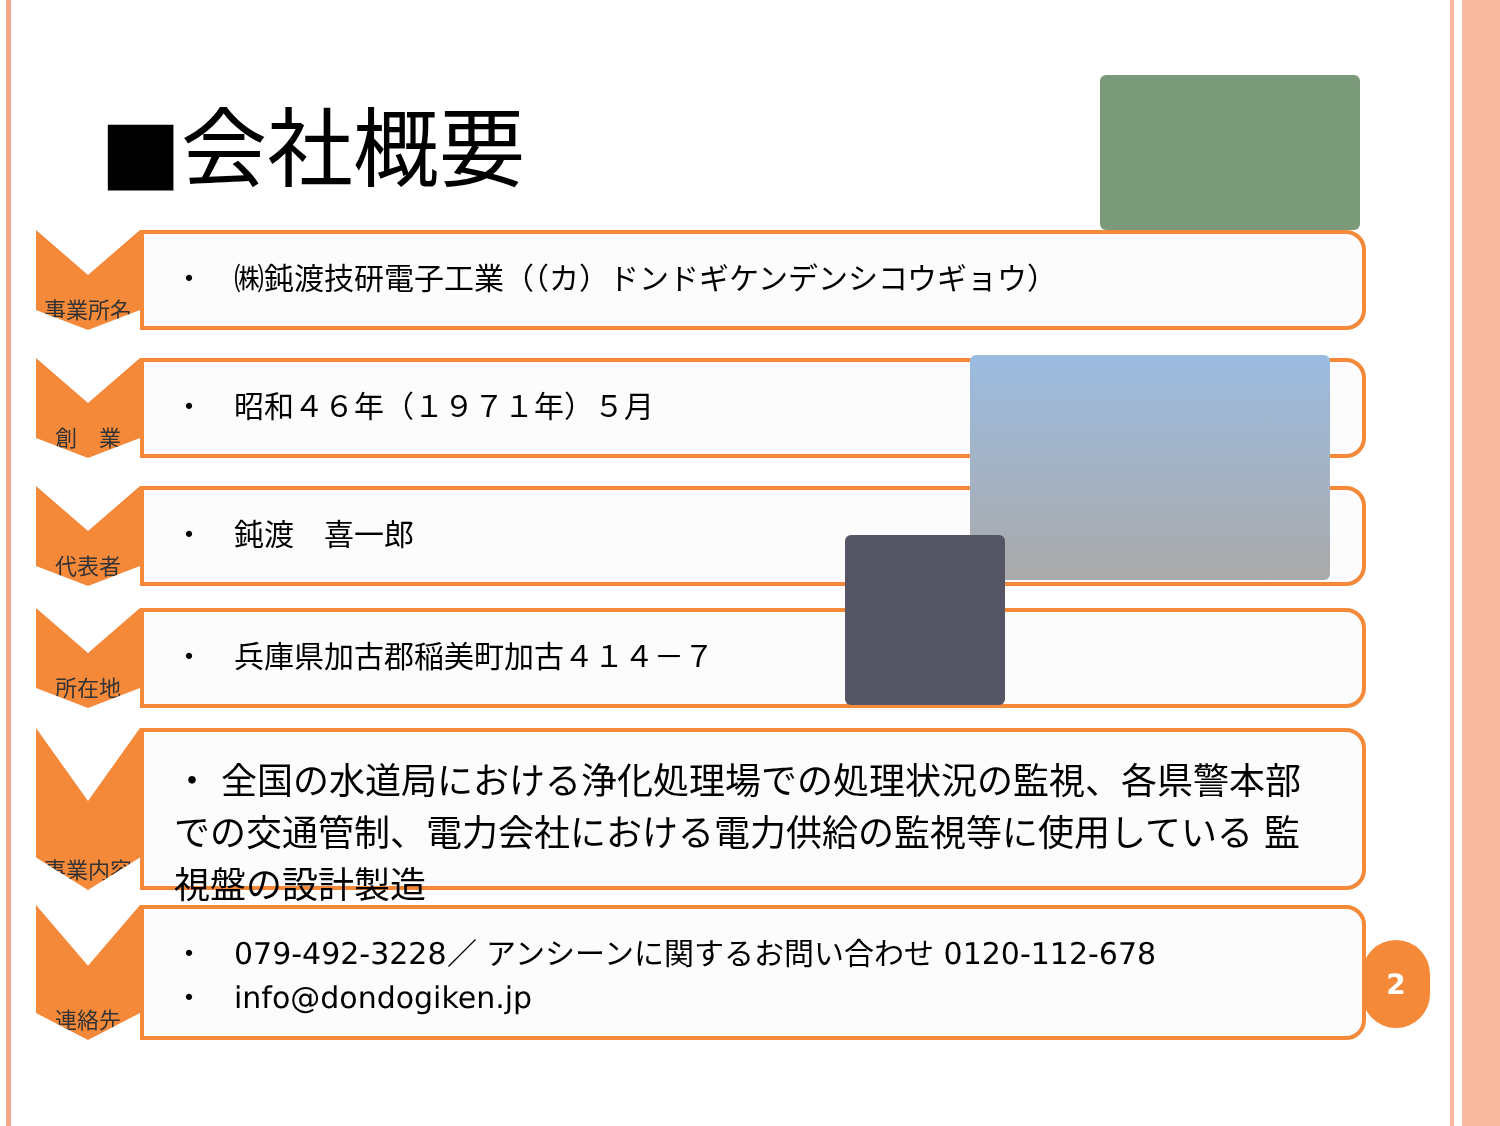■会社概要
事業所名
・　㈱鈍渡技研電子工業（（カ）ドンドギケンデンシコウギョウ）
創　業
・　昭和４６年（１９７１年）５月
代表者
・　鈍渡　喜一郎
所在地
・　兵庫県加古郡稲美町加古４１４－７
事業内容
・ 全国の水道局における浄化処理場での処理状況の監視、各県警本部での交通管制、電力会社における電力供給の監視等に使用している 監視盤の設計製造
連絡先
・　079-492-3228／ アンシーンに関するお問い合わせ 0120-112-678
・　info@dondogiken.jp
2